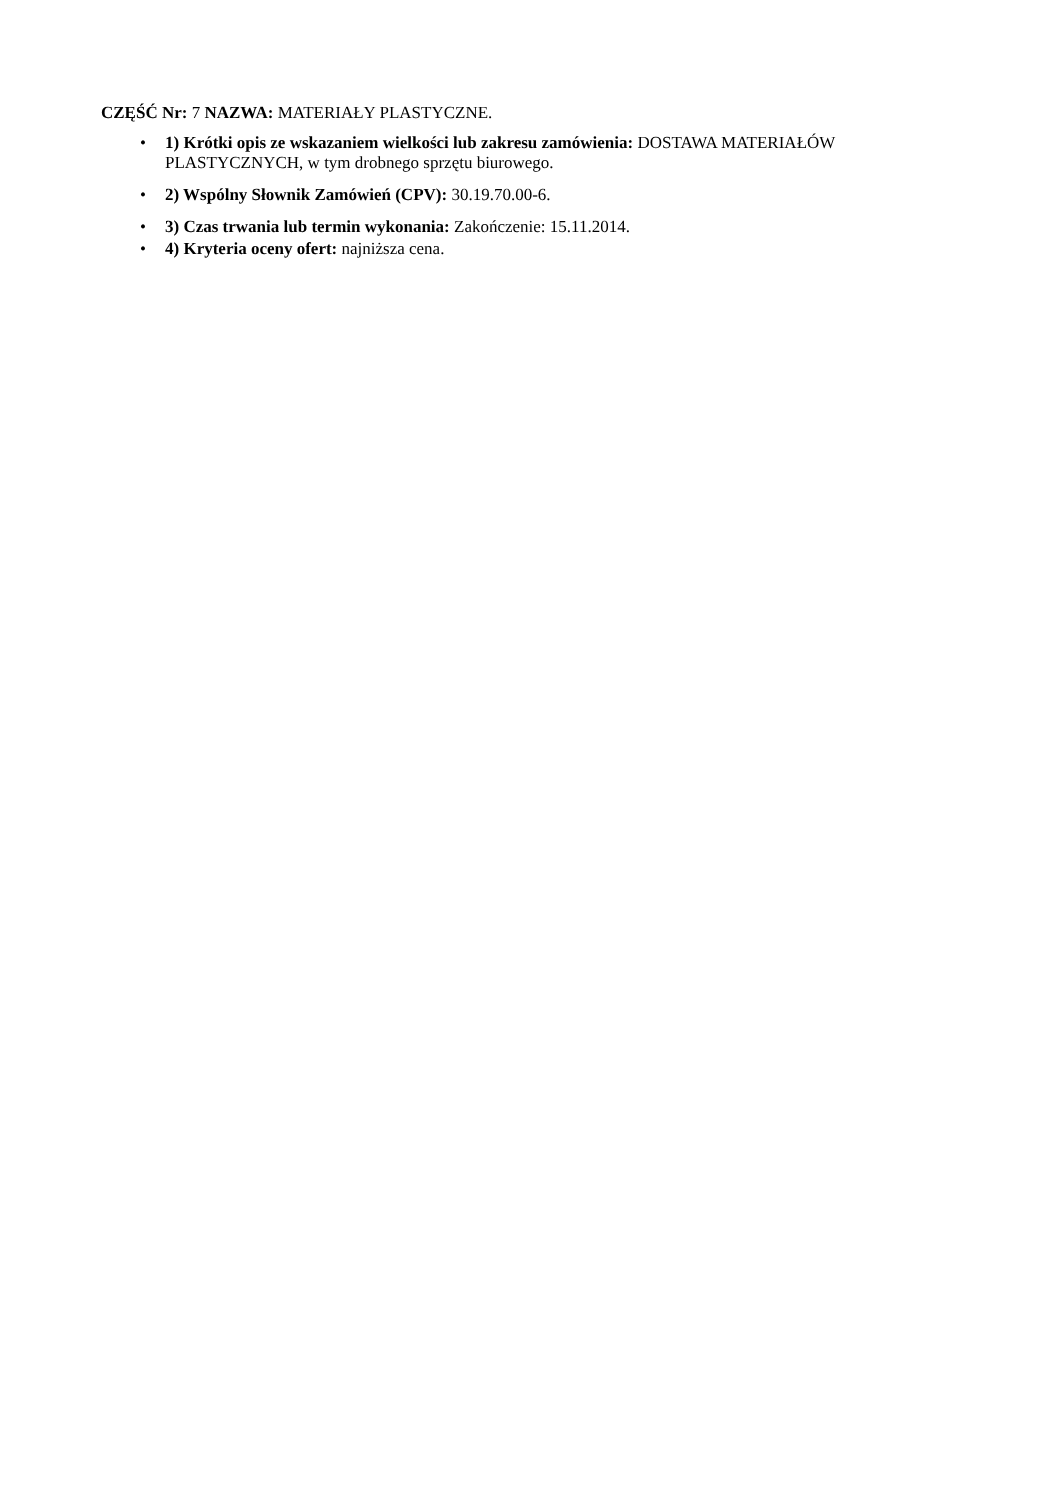CZĘŚĆ Nr: 7 NAZWA: MATERIAŁY PLASTYCZNE.
• 1) Krótki opis ze wskazaniem wielkości lub zakresu zamówienia: DOSTAWA MATERIAŁÓW PLASTYCZNYCH, w tym drobnego sprzętu biurowego.
• 2) Wspólny Słownik Zamówień (CPV): 30.19.70.00-6.
• 3) Czas trwania lub termin wykonania: Zakończenie: 15.11.2014.
• 4) Kryteria oceny ofert: najniższa cena.